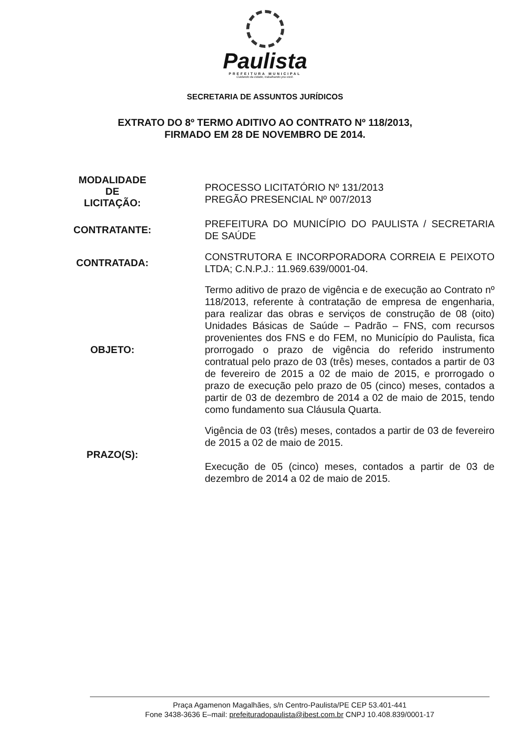Paulista
PREFEITURA MUNICIPAL
Cuidando da cidade, trabalhando pra você.
SECRETARIA DE ASSUNTOS JURÍDICOS
EXTRATO DO 8º TERMO ADITIVO AO CONTRATO Nº 118/2013,
FIRMADO EM 28 DE NOVEMBRO DE 2014.
MODALIDADE
DE
LICITAÇÃO:
PROCESSO LICITATÓRIO Nº 131/2013
PREGÃO PRESENCIAL Nº 007/2013
CONTRATANTE:
PREFEITURA DO MUNICÍPIO DO PAULISTA / SECRETARIA DE SAÚDE
CONTRATADA:
CONSTRUTORA E INCORPORADORA CORREIA E PEIXOTO LTDA; C.N.P.J.: 11.969.639/0001-04.
OBJETO:
Termo aditivo de prazo de vigência e de execução ao Contrato nº 118/2013, referente à contratação de empresa de engenharia, para realizar das obras e serviços de construção de 08 (oito) Unidades Básicas de Saúde – Padrão – FNS, com recursos provenientes dos FNS e do FEM, no Município do Paulista, fica prorrogado o prazo de vigência do referido instrumento contratual pelo prazo de 03 (três) meses, contados a partir de 03 de fevereiro de 2015 a 02 de maio de 2015, e prorrogado o prazo de execução pelo prazo de 05 (cinco) meses, contados a partir de 03 de dezembro de 2014 a 02 de maio de 2015, tendo como fundamento sua Cláusula Quarta.
PRAZO(S):
Vigência de 03 (três) meses, contados a partir de 03 de fevereiro de 2015 a 02 de maio de 2015.
Execução de 05 (cinco) meses, contados a partir de 03 de dezembro de 2014 a 02 de maio de 2015.
Praça Agamenon Magalhães, s/n Centro-Paulista/PE CEP 53.401-441
Fone 3438-3636 E–mail: prefeituradopaulista@ibest.com.br CNPJ 10.408.839/0001-17